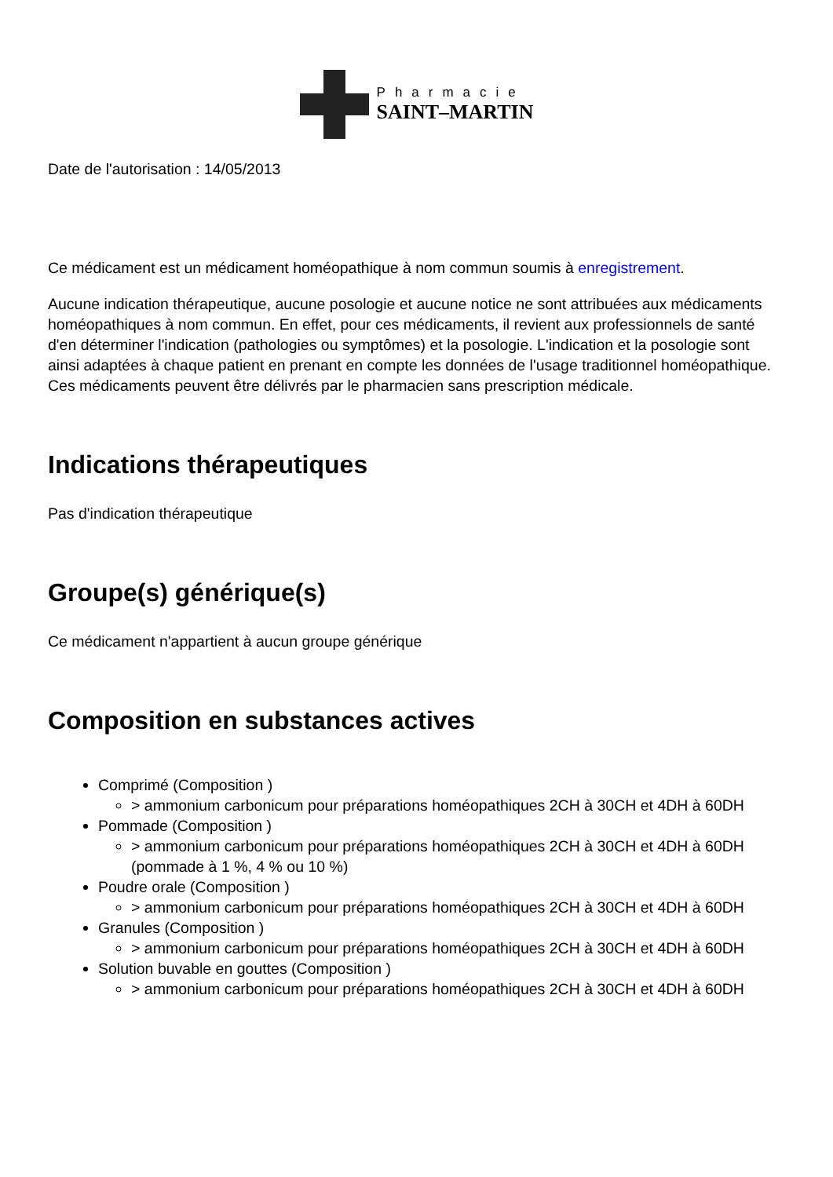Pharmacie
SAINT–MARTIN
Date de l'autorisation : 14/05/2013
Ce médicament est un médicament homéopathique à nom commun soumis à enregistrement.
Aucune indication thérapeutique, aucune posologie et aucune notice ne sont attribuées aux médicaments homéopathiques à nom commun. En effet, pour ces médicaments, il revient aux professionnels de santé d'en déterminer l'indication (pathologies ou symptômes) et la posologie. L'indication et la posologie sont ainsi adaptées à chaque patient en prenant en compte les données de l'usage traditionnel homéopathique. Ces médicaments peuvent être délivrés par le pharmacien sans prescription médicale.
Indications thérapeutiques
Pas d'indication thérapeutique
Groupe(s) générique(s)
Ce médicament n'appartient à aucun groupe générique
Composition en substances actives
Comprimé (Composition )
> ammonium carbonicum pour préparations homéopathiques 2CH à 30CH et 4DH à 60DH
Pommade (Composition )
> ammonium carbonicum pour préparations homéopathiques 2CH à 30CH et 4DH à 60DH (pommade à 1 %, 4 % ou 10 %)
Poudre orale (Composition )
> ammonium carbonicum pour préparations homéopathiques 2CH à 30CH et 4DH à 60DH
Granules (Composition )
> ammonium carbonicum pour préparations homéopathiques 2CH à 30CH et 4DH à 60DH
Solution buvable en gouttes (Composition )
> ammonium carbonicum pour préparations homéopathiques 2CH à 30CH et 4DH à 60DH